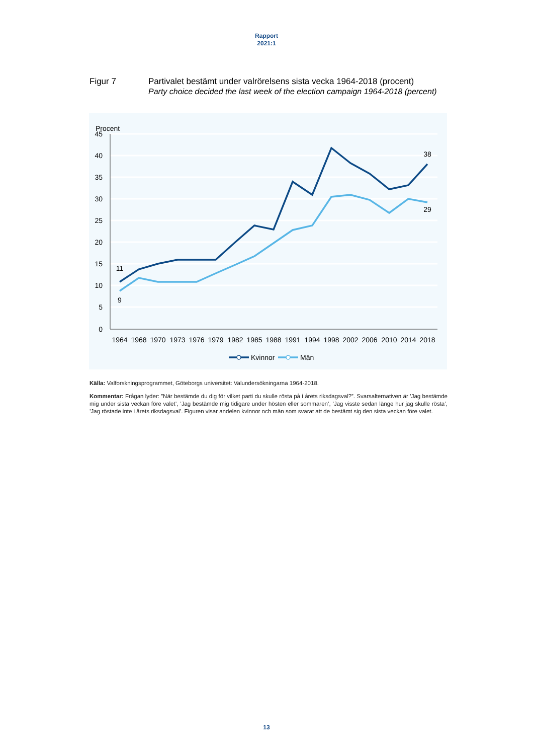Rapport
2021:1
Figur 7 Partivalet bestämt under valrörelsens sista vecka 1964-2018 (procent)
Party choice decided the last week of the election campaign 1964-2018 (percent)
Procent
45
40
35
30
25
20
15
10
5
0
1964
1968
1970
1973
1976
1979
1982
1985
1988
1991
1994
1998
2002
2006
2010
2014
2018
11
9
38
29
Kvinnor
Män
Källa: Valforskningsprogrammet, Göteborgs universitet: Valundersökningarna 1964-2018.
Kommentar: Frågan lyder: ”När bestämde du dig för vilket parti du skulle rösta på i årets riksdagsval?”. Svarsalternativen är ’Jag bestämde mig under sista veckan före valet’, ’Jag bestämde mig tidigare under hösten eller sommaren’, ’Jag visste sedan länge hur jag skulle rösta’, ’Jag röstade inte i årets riksdagsval’. Figuren visar andelen kvinnor och män som svarat att de bestämt sig den sista veckan före valet.
13